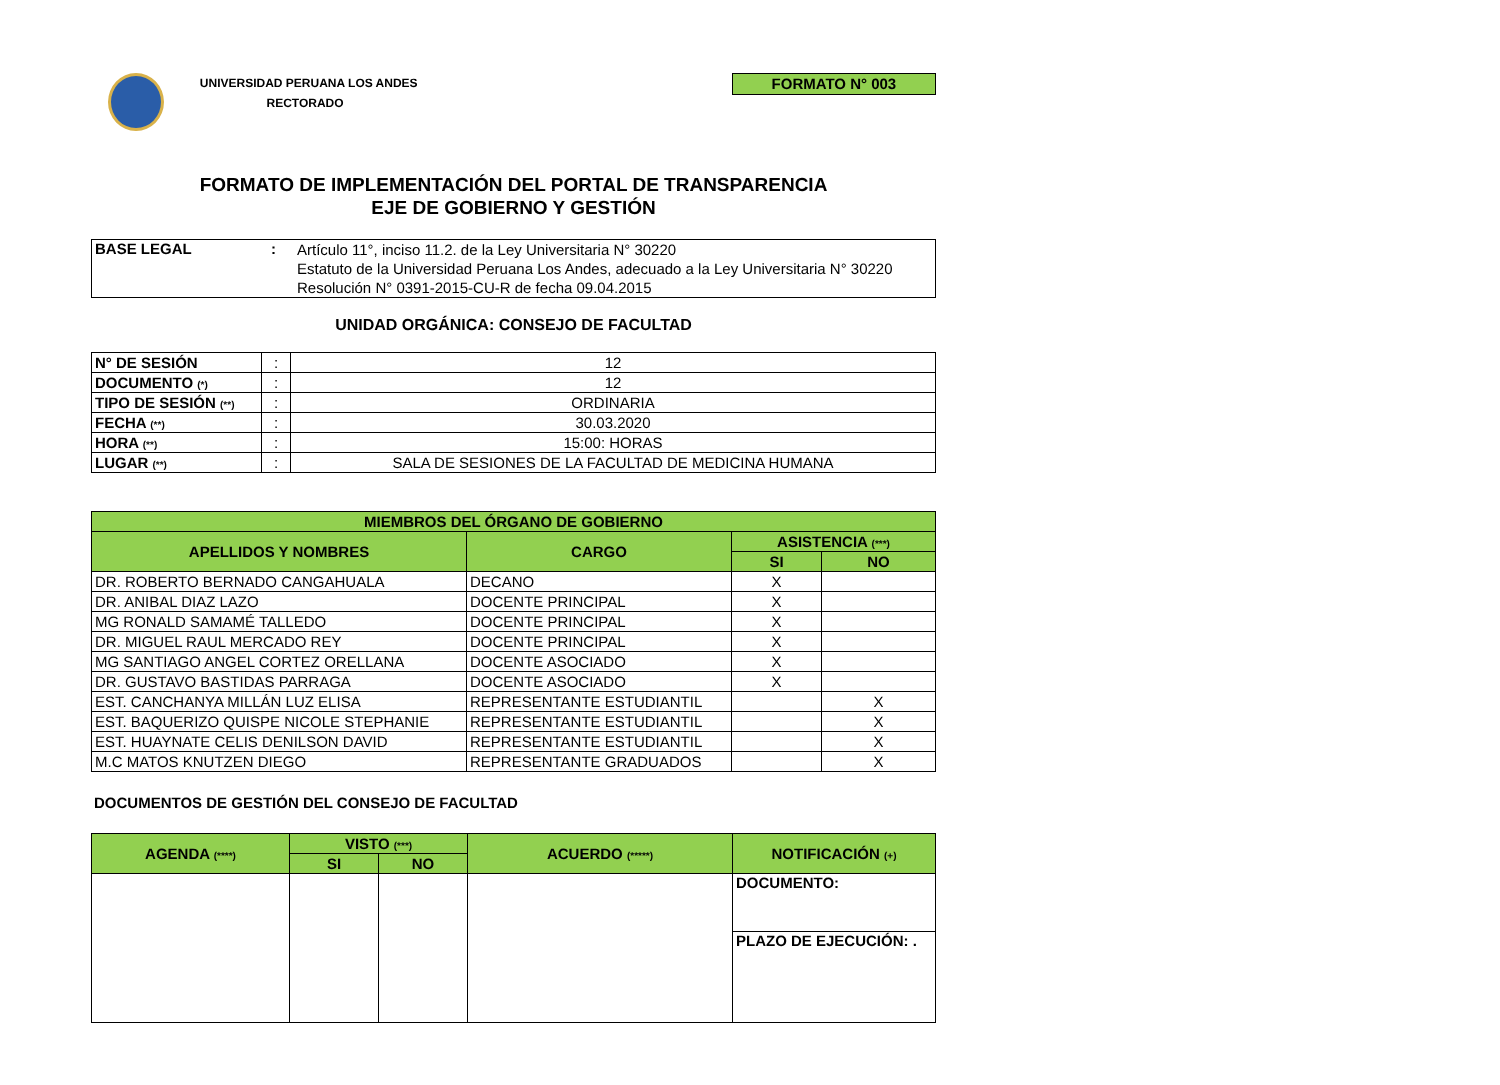UNIVERSIDAD PERUANA LOS ANDES
RECTORADO
FORMATO N° 003
FORMATO DE IMPLEMENTACIÓN DEL PORTAL DE TRANSPARENCIA
EJE DE GOBIERNO Y GESTIÓN
| BASE LEGAL | : | Artículo 11°, inciso 11.2. de la Ley Universitaria N° 30220 Estatuto de la Universidad Peruana Los Andes, adecuado a la Ley Universitaria N° 30220 Resolución N° 0391-2015-CU-R de fecha 09.04.2015 |
UNIDAD ORGÁNICA: CONSEJO DE FACULTAD
| N° DE SESIÓN | : | 12 |
| DOCUMENTO (*) | : | 12 |
| TIPO DE SESIÓN (**) | : | ORDINARIA |
| FECHA (**) | : | 30.03.2020 |
| HORA (**) | : | 15:00: HORAS |
| LUGAR (**) | : | SALA DE SESIONES DE LA FACULTAD DE MEDICINA HUMANA |
| MIEMBROS DEL ÓRGANO DE GOBIERNO | | | |
| --- | --- | --- | --- |
| APELLIDOS Y NOMBRES | CARGO | ASISTENCIA (***) | |
| | | SI | NO |
| DR. ROBERTO BERNADO CANGAHUALA | DECANO | X | |
| DR. ANIBAL DIAZ LAZO | DOCENTE PRINCIPAL | X | |
| MG RONALD SAMAMÉ TALLEDO | DOCENTE PRINCIPAL | X | |
| DR. MIGUEL RAUL MERCADO REY | DOCENTE PRINCIPAL | X | |
| MG SANTIAGO ANGEL CORTEZ ORELLANA | DOCENTE ASOCIADO | X | |
| DR. GUSTAVO BASTIDAS PARRAGA | DOCENTE ASOCIADO | X | |
| EST. CANCHANYA MILLÁN LUZ ELISA | REPRESENTANTE ESTUDIANTIL | | X |
| EST. BAQUERIZO QUISPE NICOLE STEPHANIE | REPRESENTANTE ESTUDIANTIL | | X |
| EST. HUAYNATE CELIS DENILSON DAVID | REPRESENTANTE ESTUDIANTIL | | X |
| M.C MATOS KNUTZEN DIEGO | REPRESENTANTE GRADUADOS | | X |
DOCUMENTOS DE GESTIÓN DEL CONSEJO DE FACULTAD
| AGENDA (****) | VISTO (***) | | ACUERDO (*****) | NOTIFICACIÓN (+) |
| --- | --- | --- | --- | --- |
| | SI | NO | | |
| | | | | DOCUMENTO: |
| | | | | PLAZO DE EJECUCIÓN: . |